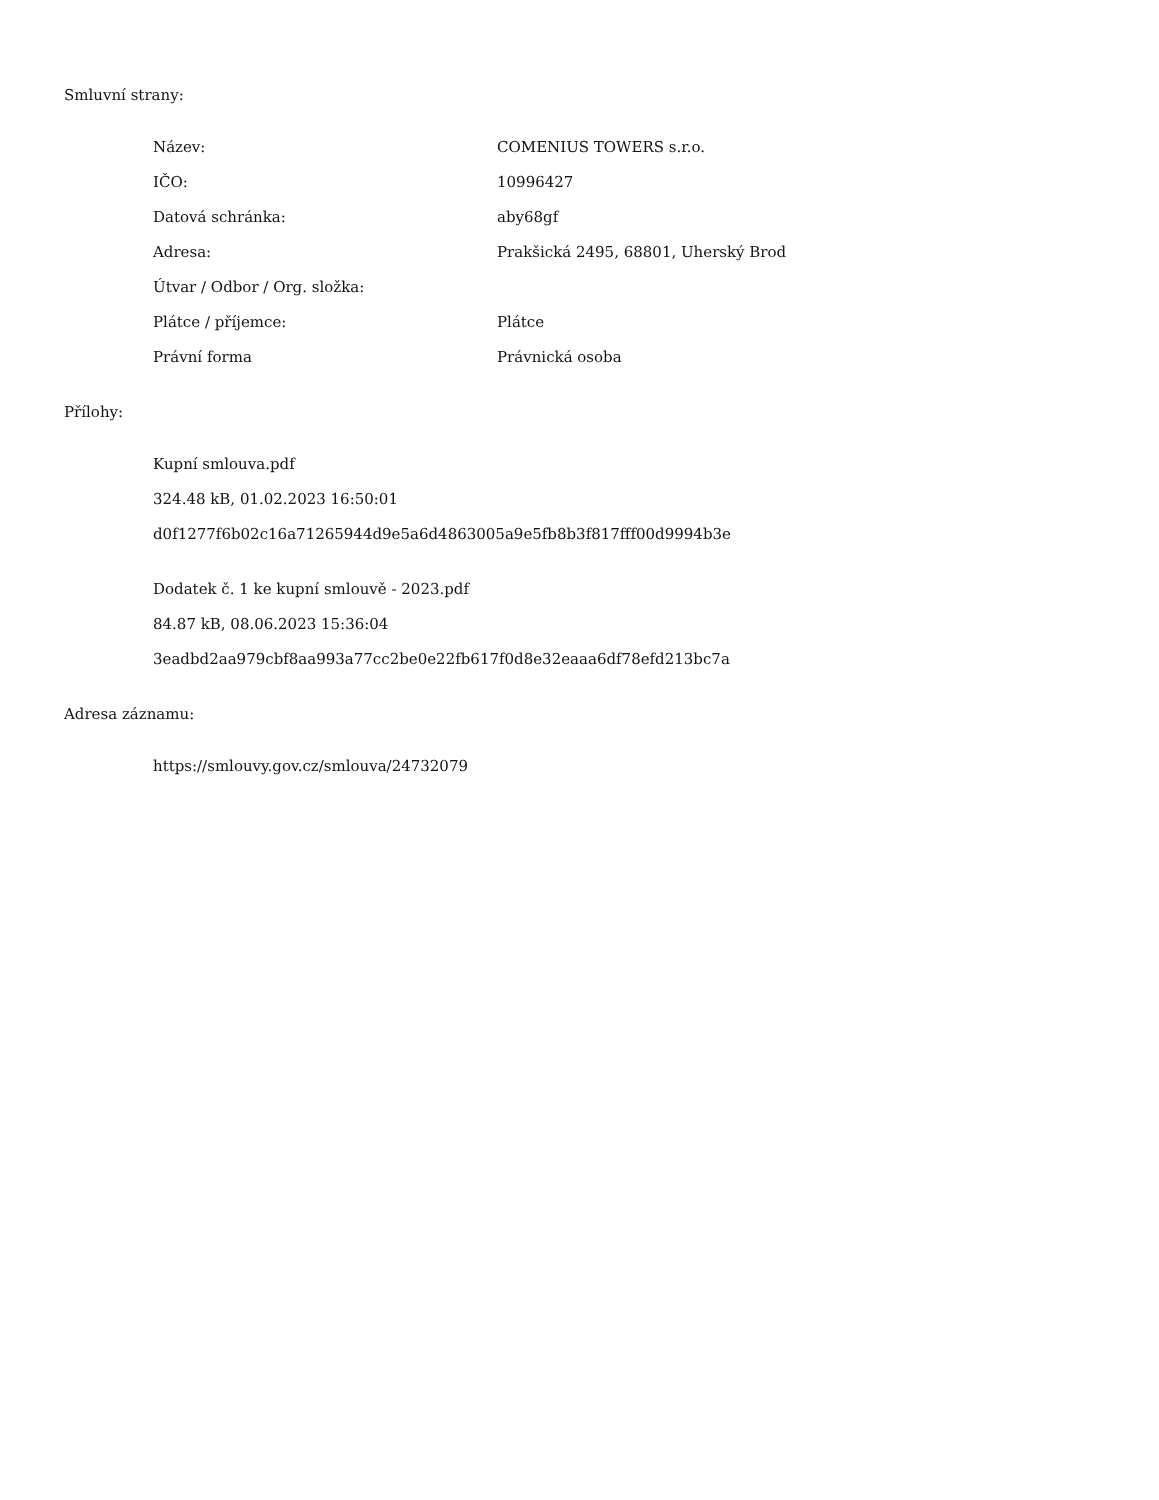Smluvní strany:
| Název: | COMENIUS TOWERS s.r.o. |
| IČO: | 10996427 |
| Datová schránka: | aby68gf |
| Adresa: | Prakšická 2495, 68801, Uherský Brod |
| Útvar / Odbor / Org. složka: | |
| Plátce / příjemce: | Plátce |
| Právní forma | Právnická osoba |
Přílohy:
Kupní smlouva.pdf
324.48 kB, 01.02.2023 16:50:01
d0f1277f6b02c16a71265944d9e5a6d4863005a9e5fb8b3f817fff00d9994b3e
Dodatek č. 1 ke kupní smlouvě - 2023.pdf
84.87 kB, 08.06.2023 15:36:04
3eadbd2aa979cbf8aa993a77cc2be0e22fb617f0d8e32eaaa6df78efd213bc7a
Adresa záznamu:
https://smlouvy.gov.cz/smlouva/24732079